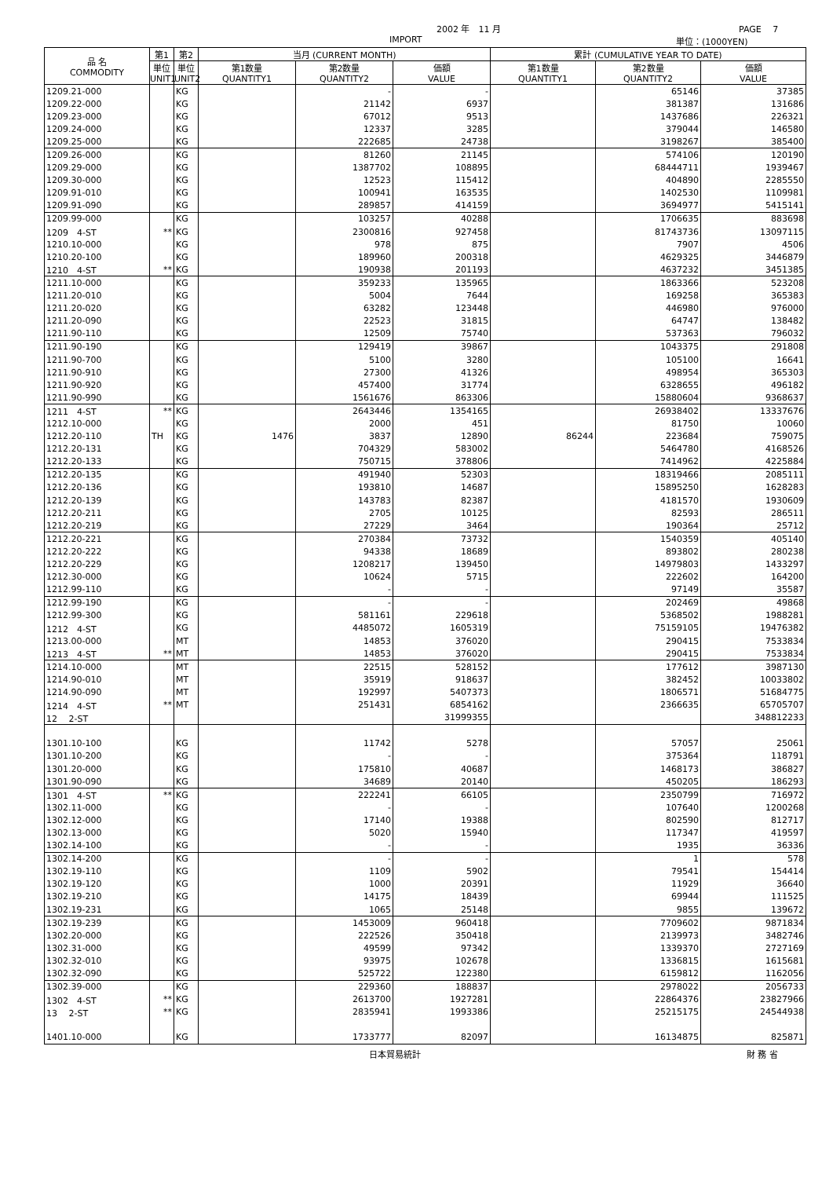2002 年　11 月 PAGE　 7
IMPORT 単位：(1000YEN)
| 品 名 COMMODITY | 第1 | 第2 | 当月 (CURRENT MONTH) | | | 累計 (CUMULATIVE YEAR TO DATE) | | |
| --- | --- | --- | --- | --- | --- | --- | --- | --- |
| | 単位 UNIT1 | 単位 UNIT2 | 第1数量 QUANTITY1 | 第2数量 QUANTITY2 | 価額 VALUE | 第1数量 QUANTITY1 | 第2数量 QUANTITY2 | 価額 VALUE |
| 1209.21-000 | | KG | | - | - | | 65146 | 37385 |
| 1209.22-000 | | KG | | 21142 | 6937 | | 381387 | 131686 |
| 1209.23-000 | | KG | | 67012 | 9513 | | 1437686 | 226321 |
| 1209.24-000 | | KG | | 12337 | 3285 | | 379044 | 146580 |
| 1209.25-000 | | KG | | 222685 | 24738 | | 3198267 | 385400 |
| 1209.26-000 | | KG | | 81260 | 21145 | | 574106 | 120190 |
| 1209.29-000 | | KG | | 1387702 | 108895 | | 68444711 | 1939467 |
| 1209.30-000 | | KG | | 12523 | 115412 | | 404890 | 2285550 |
| 1209.91-010 | | KG | | 100941 | 163535 | | 1402530 | 1109981 |
| 1209.91-090 | | KG | | 289857 | 414159 | | 3694977 | 5415141 |
| 1209.99-000 | | KG | | 103257 | 40288 | | 1706635 | 883698 |
| 1209 4-ST | ** | KG | | 2300816 | 927458 | | 81743736 | 13097115 |
| 1210.10-000 | | KG | | 978 | 875 | | 7907 | 4506 |
| 1210.20-100 | | KG | | 189960 | 200318 | | 4629325 | 3446879 |
| 1210 4-ST | ** | KG | | 190938 | 201193 | | 4637232 | 3451385 |
| 1211.10-000 | | KG | | 359233 | 135965 | | 1863366 | 523208 |
| 1211.20-010 | | KG | | 5004 | 7644 | | 169258 | 365383 |
| 1211.20-020 | | KG | | 63282 | 123448 | | 446980 | 976000 |
| 1211.20-090 | | KG | | 22523 | 31815 | | 64747 | 138482 |
| 1211.90-110 | | KG | | 12509 | 75740 | | 537363 | 796032 |
| 1211.90-190 | | KG | | 129419 | 39867 | | 1043375 | 291808 |
| 1211.90-700 | | KG | | 5100 | 3280 | | 105100 | 16641 |
| 1211.90-910 | | KG | | 27300 | 41326 | | 498954 | 365303 |
| 1211.90-920 | | KG | | 457400 | 31774 | | 6328655 | 496182 |
| 1211.90-990 | | KG | | 1561676 | 863306 | | 15880604 | 9368637 |
| 1211 4-ST | ** | KG | | 2643446 | 1354165 | | 26938402 | 13337676 |
| 1212.10-000 | | KG | | 2000 | 451 | | 81750 | 10060 |
| 1212.20-110 | TH | KG | 1476 | 3837 | 12890 | 86244 | 223684 | 759075 |
| 1212.20-131 | | KG | | 704329 | 583002 | | 5464780 | 4168526 |
| 1212.20-133 | | KG | | 750715 | 378806 | | 7414962 | 4225884 |
| 1212.20-135 | | KG | | 491940 | 52303 | | 18319466 | 2085111 |
| 1212.20-136 | | KG | | 193810 | 14687 | | 15895250 | 1628283 |
| 1212.20-139 | | KG | | 143783 | 82387 | | 4181570 | 1930609 |
| 1212.20-211 | | KG | | 2705 | 10125 | | 82593 | 286511 |
| 1212.20-219 | | KG | | 27229 | 3464 | | 190364 | 25712 |
| 1212.20-221 | | KG | | 270384 | 73732 | | 1540359 | 405140 |
| 1212.20-222 | | KG | | 94338 | 18689 | | 893802 | 280238 |
| 1212.20-229 | | KG | | 1208217 | 139450 | | 14979803 | 1433297 |
| 1212.30-000 | | KG | | 10624 | 5715 | | 222602 | 164200 |
| 1212.99-110 | | KG | | - | - | | 97149 | 35587 |
| 1212.99-190 | | KG | | - | - | | 202469 | 49868 |
| 1212.99-300 | | KG | | 581161 | 229618 | | 5368502 | 1988281 |
| 1212 4-ST | | KG | | 4485072 | 1605319 | | 75159105 | 19476382 |
| 1213.00-000 | | MT | | 14853 | 376020 | | 290415 | 7533834 |
| 1213 4-ST | ** | MT | | 14853 | 376020 | | 290415 | 7533834 |
| 1214.10-000 | | MT | | 22515 | 528152 | | 177612 | 3987130 |
| 1214.90-010 | | MT | | 35919 | 918637 | | 382452 | 10033802 |
| 1214.90-090 | | MT | | 192997 | 5407373 | | 1806571 | 51684775 |
| 1214 4-ST | ** | MT | | 251431 | 6854162 | | 2366635 | 65705707 |
| 12 2-ST | | | | | 31999355 | | | 348812233 |
| 1301.10-100 | | KG | | 11742 | 5278 | | 57057 | 25061 |
| 1301.10-200 | | KG | | - | - | | 375364 | 118791 |
| 1301.20-000 | | KG | | 175810 | 40687 | | 1468173 | 386827 |
| 1301.90-090 | | KG | | 34689 | 20140 | | 450205 | 186293 |
| 1301 4-ST | ** | KG | | 222241 | 66105 | | 2350799 | 716972 |
| 1302.11-000 | | KG | | - | - | | 107640 | 1200268 |
| 1302.12-000 | | KG | | 17140 | 19388 | | 802590 | 812717 |
| 1302.13-000 | | KG | | 5020 | 15940 | | 117347 | 419597 |
| 1302.14-100 | | KG | | - | - | | 1935 | 36336 |
| 1302.14-200 | | KG | | - | - | | 1 | 578 |
| 1302.19-110 | | KG | | 1109 | 5902 | | 79541 | 154414 |
| 1302.19-120 | | KG | | 1000 | 20391 | | 11929 | 36640 |
| 1302.19-210 | | KG | | 14175 | 18439 | | 69944 | 111525 |
| 1302.19-231 | | KG | | 1065 | 25148 | | 9855 | 139672 |
| 1302.19-239 | | KG | | 1453009 | 960418 | | 7709602 | 9871834 |
| 1302.20-000 | | KG | | 222526 | 350418 | | 2139973 | 3482746 |
| 1302.31-000 | | KG | | 49599 | 97342 | | 1339370 | 2727169 |
| 1302.32-010 | | KG | | 93975 | 102678 | | 1336815 | 1615681 |
| 1302.32-090 | | KG | | 525722 | 122380 | | 6159812 | 1162056 |
| 1302.39-000 | | KG | | 229360 | 188837 | | 2978022 | 2056733 |
| 1302 4-ST | ** | KG | | 2613700 | 1927281 | | 22864376 | 23827966 |
| 13 2-ST | ** | KG | | 2835941 | 1993386 | | 25215175 | 24544938 |
| 1401.10-000 | | KG | | 1733777 | 82097 | | 16134875 | 825871 |
日本貿易統計 財 務 省